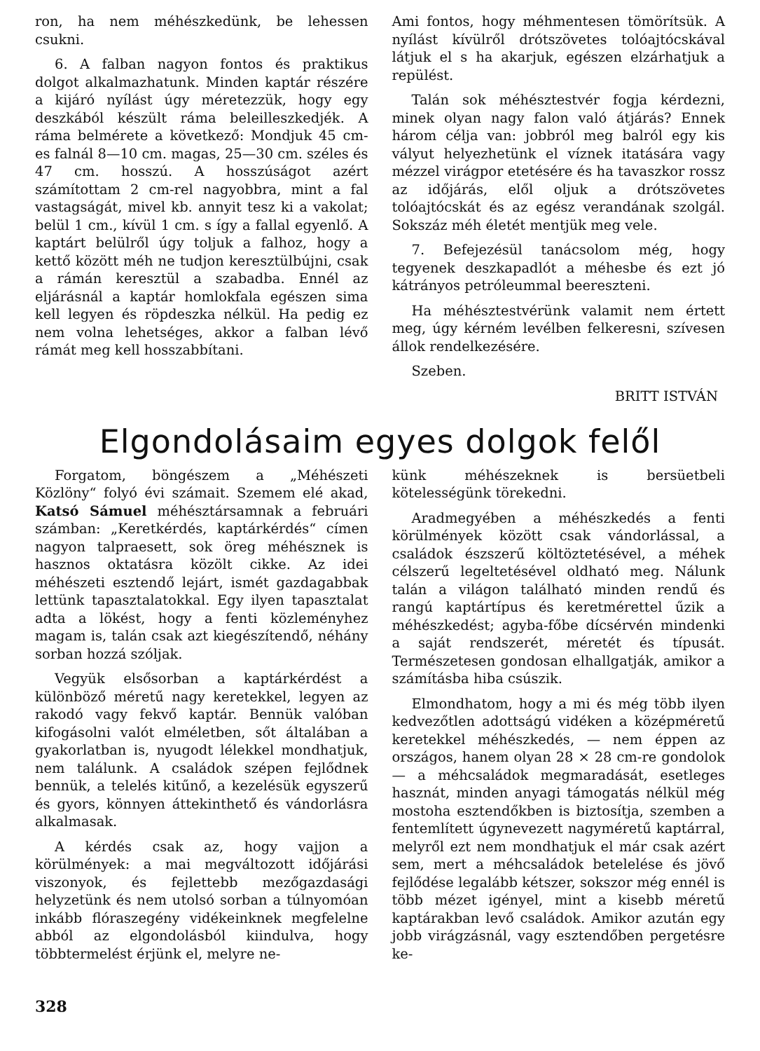ron, ha nem méhészkedünk, be lehessen csukni.
6. A falban nagyon fontos és praktikus dolgot alkalmazhatunk. Minden kaptár részére a kijáró nyílást úgy méretezzük, hogy egy deszkából készült ráma beleilleszkedjék. A ráma belmérete a következő: Mondjuk 45 cm-es falnál 8—10 cm. magas, 25—30 cm. széles és 47 cm. hosszú. A hosszúságot azért számítottam 2 cm-rel nagyobbra, mint a fal vastagságát, mivel kb. annyit tesz ki a vakolat; belül 1 cm., kívül 1 cm. s így a fallal egyenlő. A kaptárt belülről úgy toljuk a falhoz, hogy a kettő között méh ne tudjon keresztülbújni, csak a rámán keresztül a szabadba. Ennél az eljárásnál a kaptár homlokfala egészen sima kell legyen és röpdeszka nélkül. Ha pedig ez nem volna lehetséges, akkor a falban lévő rámát meg kell hosszabbítani.
Ami fontos, hogy méhmentesen tömörítsük. A nyílást kívülről drótszövetes tolóajtócskával látjuk el s ha akarjuk, egészen elzárhatjuk a repülést.
Talán sok méhésztestvér fogja kérdezni, minek olyan nagy falon való átjárás? Ennek három célja van: jobbról meg balról egy kis vályut helyezhetünk el víznek itatására vagy mézzel virágpor etetésére és ha tavaszkor rossz az időjárás, elől oljuk a drótszövetes tolóajtócskát és az egész verandának szolgál. Sokszáz méh életét mentjük meg vele.
7. Befejezésül tanácsolom még, hogy tegyenek deszkapadlót a méhesbe és ezt jó kátrányos petróleummal beereszteni.
Ha méhésztestvérünk valamit nem értett meg, úgy kérném levélben felkeresni, szívesen állok rendelkezésére.
Szeben.
BRITT ISTVÁN
Elgondolásaim egyes dolgok felől
Forgatom, böngészem a „Méhészeti Közlöny“ folyó évi számait. Szemem elé akad, Katsó Sámuel méhésztársamnak a februári számban: „Keretkérdés, kaptárkérdés“ címen nagyon talpraesett, sok öreg méhésznek is hasznos oktatásra közölt cikke. Az idei méhészeti esztendő lejárt, ismét gazdagabbak lettünk tapasztalatokkal. Egy ilyen tapasztalat adta a lökést, hogy a fenti közleményhez magam is, talán csak azt kiegészítendő, néhány sorban hozzá szóljak.
Vegyük elsősorban a kaptárkérdést a különböző méretű nagy keretekkel, legyen az rakodó vagy fekvő kaptár. Bennük valóban kifogásolni valót elméletben, sőt általában a gyakorlatban is, nyugodt lélekkel mondhatjuk, nem találunk. A családok szépen fejlődnek bennük, a telelés kitűnő, a kezelésük egyszerű és gyors, könnyen áttekinthető és vándorlásra alkalmasak.
A kérdés csak az, hogy vajjon a körülmények: a mai megváltozott időjárási viszonyok, és fejlettebb mezőgazdasági helyzetünk és nem utolsó sorban a túlnyomóan inkább flóraszegény vidékeinknek megfelelne abból az elgondolásból kiindulva, hogy többtermelést érjünk el, melyre ne-
künk méhészeknek is bersüetbeli kötelességünk törekedni.
Aradmegyében a méhészkedés a fenti körülmények között csak vándorlással, a családok észszerű költöztetésével, a méhek célszerű legeltetésével oldható meg. Nálunk talán a világon található minden rendű és rangú kaptártípus és keretmérettel űzik a méhészkedést; agyba-főbe dícsérvén mindenki a saját rendszerét, méretét és típusát. Természetesen gondosan elhallgatják, amikor a számításba hiba csúszik.
Elmondhatom, hogy a mi és még több ilyen kedvezőtlen adottságú vidéken a középméretű keretekkel méhészkedés, — nem éppen az országos, hanem olyan 28 × 28 cm-re gondolok — a méhcsaládok megmaradását, esetleges hasznát, minden anyagi támogatás nélkül még mostoha esztendőkben is biztosítja, szemben a fentemlített úgynevezett nagyméretű kaptárral, melyről ezt nem mondhatjuk el már csak azért sem, mert a méhcsaládok betelelése és jövő fejlődése legalább kétszer, sokszor még ennél is több mézet igényel, mint a kisebb méretű kaptárakban levő családok. Amikor azután egy jobb virágzásnál, vagy esztendőben pergetésre ke-
328